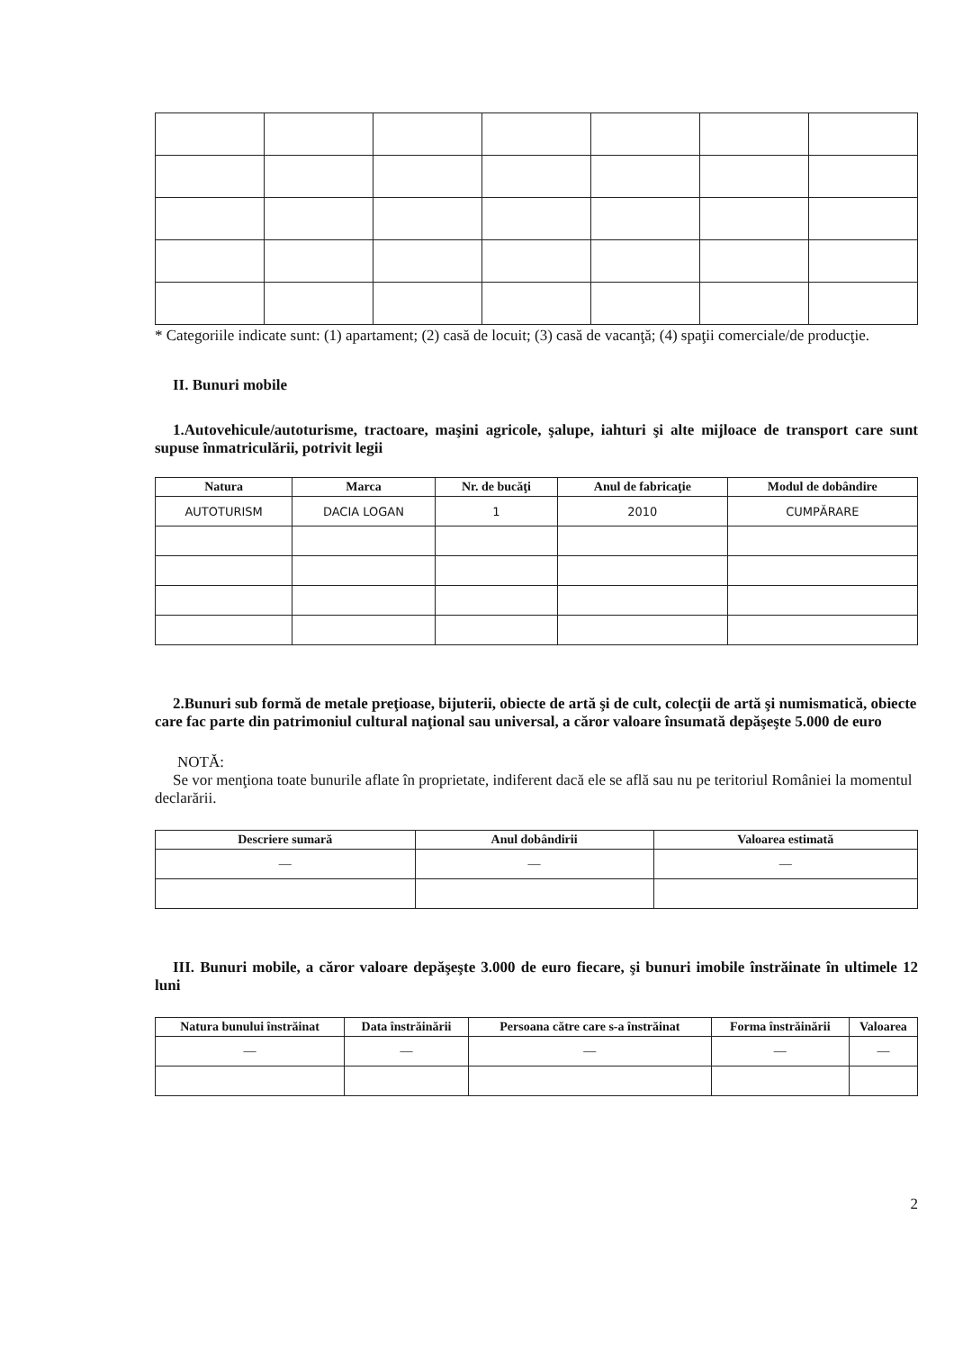* Categoriile indicate sunt: (1) apartament; (2) casă de locuit; (3) casă de vacanţă; (4) spaţii comerciale/de producţie.
II. Bunuri mobile
1.Autovehicule/autoturisme, tractoare, maşini agricole, şalupe, iahturi şi alte mijloace de transport care sunt supuse înmatriculării, potrivit legii
| Natura | Marca | Nr. de bucăţi | Anul de fabricaţie | Modul de dobândire |
| --- | --- | --- | --- | --- |
| AUTOTURISM | DACIA LOGAN | 1 | 2010 | CUMPĂRARE |
2.Bunuri sub formă de metale preţioase, bijuterii, obiecte de artă şi de cult, colecţii de artă şi numismatică, obiecte care fac parte din patrimoniul cultural naţional sau universal, a căror valoare însumată depăşeşte 5.000 de euro
NOTĂ:
Se vor menţiona toate bunurile aflate în proprietate, indiferent dacă ele se află sau nu pe teritoriul României la momentul declarării.
| Descriere sumară | Anul dobândirii | Valoarea estimată |
| --- | --- | --- |
| — | — | — |
III. Bunuri mobile, a căror valoare depăşeşte 3.000 de euro fiecare, şi bunuri imobile înstrăinate în ultimele 12 luni
| Natura bunului înstrăinat | Data înstrăinării | Persoana către care s-a înstrăinat | Forma înstrăinării | Valoarea |
| --- | --- | --- | --- | --- |
| — | — | — | — | — |
2